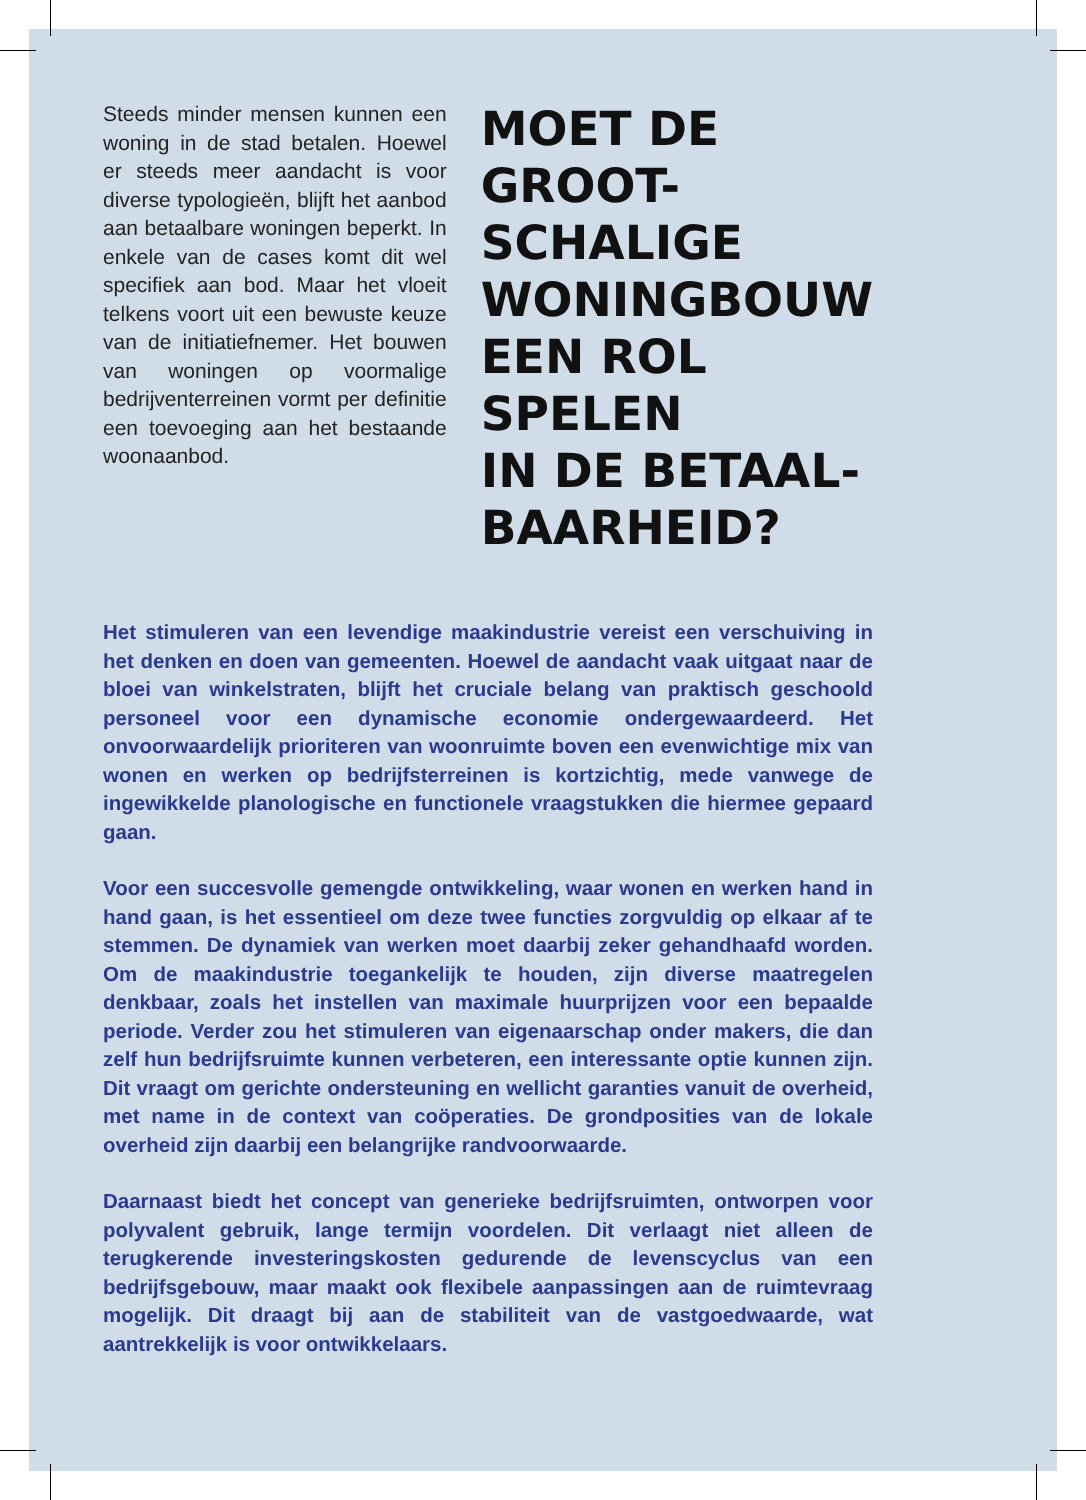Steeds minder mensen kunnen een woning in de stad betalen. Hoewel er steeds meer aandacht is voor diverse typologieën, blijft het aanbod aan betaalbare woningen beperkt. In enkele van de cases komt dit wel specifiek aan bod. Maar het vloeit telkens voort uit een bewuste keuze van de initiatiefnemer. Het bouwen van woningen op voormalige bedrijventerreinen vormt per definitie een toevoeging aan het bestaande woonaanbod.
MOET DE GROOT-
SCHALIGE
WONINGBOUW
EEN ROL SPELEN
IN DE BETAAL-
BAARHEID?
Het stimuleren van een levendige maakindustrie vereist een verschuiving in het denken en doen van gemeenten. Hoewel de aandacht vaak uitgaat naar de bloei van winkelstraten, blijft het cruciale belang van praktisch geschoold personeel voor een dynamische economie ondergewaardeerd. Het onvoorwaardelijk prioriteren van woonruimte boven een evenwichtige mix van wonen en werken op bedrijfsterreinen is kortzichtig, mede vanwege de ingewikkelde planologische en functionele vraagstukken die hiermee gepaard gaan.
Voor een succesvolle gemengde ontwikkeling, waar wonen en werken hand in hand gaan, is het essentieel om deze twee functies zorgvuldig op elkaar af te stemmen. De dynamiek van werken moet daarbij zeker gehandhaafd worden. Om de maakindustrie toegankelijk te houden, zijn diverse maatregelen denkbaar, zoals het instellen van maximale huurprijzen voor een bepaalde periode. Verder zou het stimuleren van eigenaarschap onder makers, die dan zelf hun bedrijfsruimte kunnen verbeteren, een interessante optie kunnen zijn. Dit vraagt om gerichte ondersteuning en wellicht garanties vanuit de overheid, met name in de context van coöperaties. De grondposities van de lokale overheid zijn daarbij een belangrijke randvoorwaarde.
Daarnaast biedt het concept van generieke bedrijfsruimten, ontworpen voor polyvalent gebruik, lange termijn voordelen. Dit verlaagt niet alleen de terugkerende investeringskosten gedurende de levenscyclus van een bedrijfsgebouw, maar maakt ook flexibele aanpassingen aan de ruimtevraag mogelijk. Dit draagt bij aan de stabiliteit van de vastgoedwaarde, wat aantrekkelijk is voor ontwikkelaars.